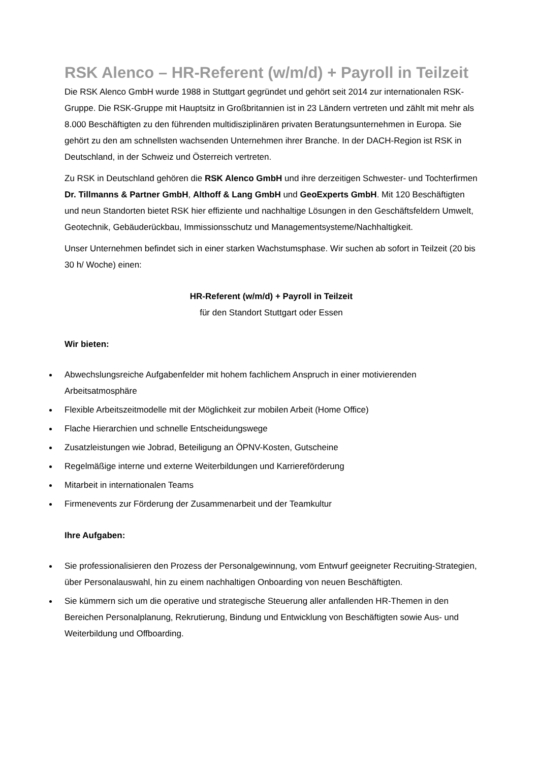RSK Alenco – HR-Referent (w/m/d) + Payroll in Teilzeit
Die RSK Alenco GmbH wurde 1988 in Stuttgart gegründet und gehört seit 2014 zur internationalen RSK-Gruppe. Die RSK-Gruppe mit Hauptsitz in Großbritannien ist in 23 Ländern vertreten und zählt mit mehr als 8.000 Beschäftigten zu den führenden multidisziplinären privaten Beratungsunternehmen in Europa. Sie gehört zu den am schnellsten wachsenden Unternehmen ihrer Branche. In der DACH-Region ist RSK in Deutschland, in der Schweiz und Österreich vertreten.
Zu RSK in Deutschland gehören die RSK Alenco GmbH und ihre derzeitigen Schwester- und Tochterfirmen Dr. Tillmanns & Partner GmbH, Althoff & Lang GmbH und GeoExperts GmbH. Mit 120 Beschäftigten und neun Standorten bietet RSK hier effiziente und nachhaltige Lösungen in den Geschäftsfeldern Umwelt, Geotechnik, Gebäuderückbau, Immissionsschutz und Managementsysteme/Nachhaltigkeit.
Unser Unternehmen befindet sich in einer starken Wachstumsphase. Wir suchen ab sofort in Teilzeit (20 bis 30 h/ Woche) einen:
HR-Referent (w/m/d) + Payroll in Teilzeit
für den Standort Stuttgart oder Essen
Wir bieten:
Abwechslungsreiche Aufgabenfelder mit hohem fachlichem Anspruch in einer motivierenden Arbeitsatmosphäre
Flexible Arbeitszeitmodelle mit der Möglichkeit zur mobilen Arbeit (Home Office)
Flache Hierarchien und schnelle Entscheidungswege
Zusatzleistungen wie Jobrad, Beteiligung an ÖPNV-Kosten, Gutscheine
Regelmäßige interne und externe Weiterbildungen und Karriereförderung
Mitarbeit in internationalen Teams
Firmenevents zur Förderung der Zusammenarbeit und der Teamkultur
Ihre Aufgaben:
Sie professionalisieren den Prozess der Personalgewinnung, vom Entwurf geeigneter Recruiting-Strategien, über Personalauswahl, hin zu einem nachhaltigen Onboarding von neuen Beschäftigten.
Sie kümmern sich um die operative und strategische Steuerung aller anfallenden HR-Themen in den Bereichen Personalplanung, Rekrutierung, Bindung und Entwicklung von Beschäftigten sowie Aus- und Weiterbildung und Offboarding.